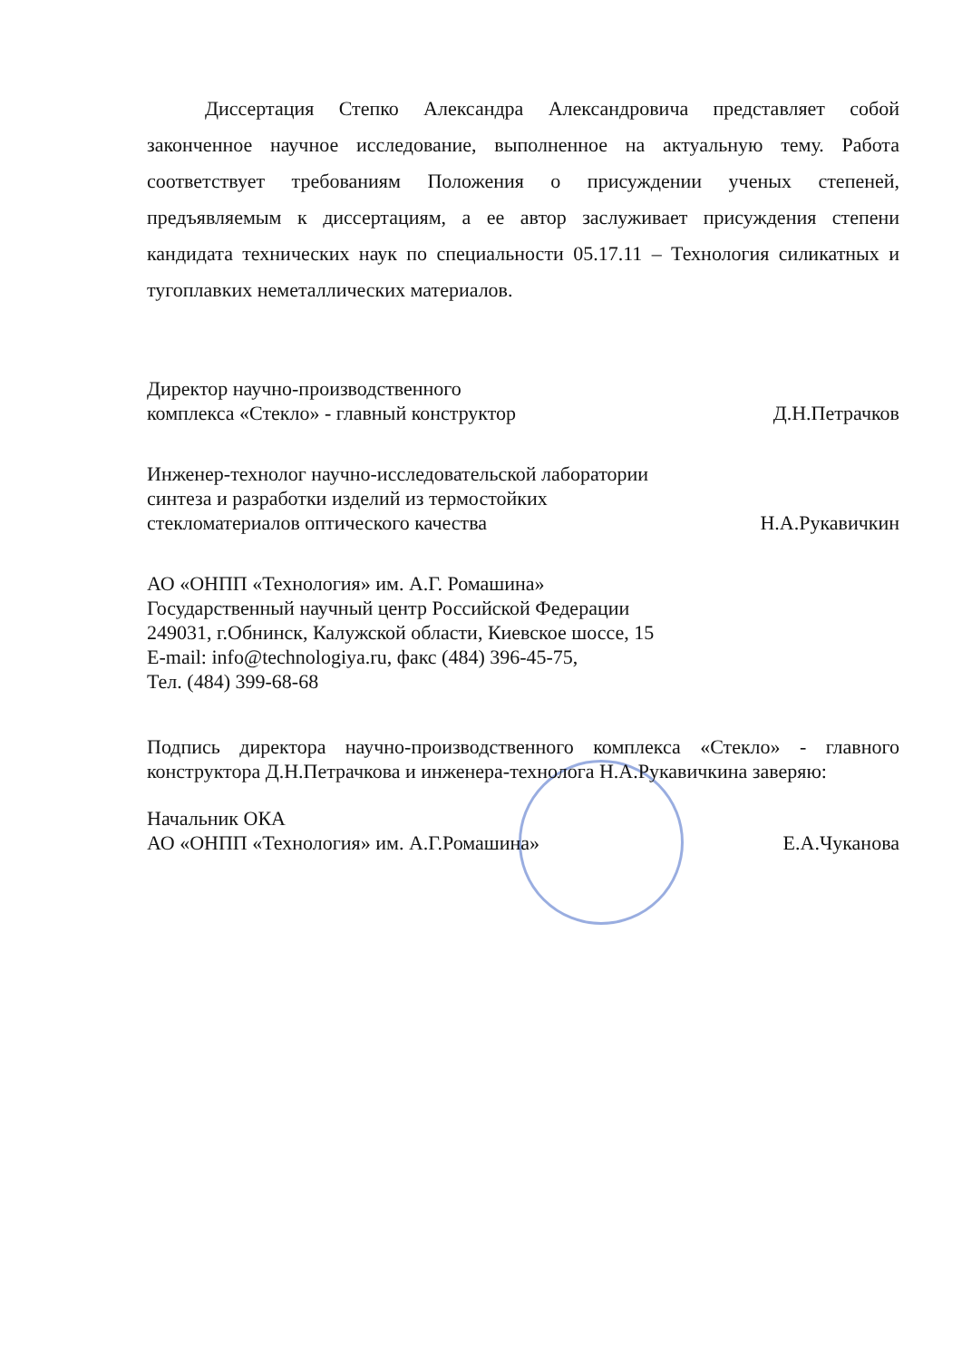Диссертация Степко Александра Александровича представляет собой законченное научное исследование, выполненное на актуальную тему. Работа соответствует требованиям Положения о присуждении ученых степеней, предъявляемым к диссертациям, а ее автор заслуживает присуждения степени кандидата технических наук по специальности 05.17.11 – Технология силикатных и тугоплавких неметаллических материалов.
Директор научно-производственного
комплекса «Стекло» - главный конструктор
Д.Н.Петрачков
Инженер-технолог научно-исследовательской лаборатории
синтеза и разработки изделий из термостойких
стекломатериалов оптического качества
Н.А.Рукавичкин
АО «ОНПП «Технология» им. А.Г. Ромашина»
Государственный научный центр Российской Федерации
249031, г.Обнинск, Калужской области, Киевское шоссе, 15
E-mail: info@technologiya.ru, факс (484) 396-45-75,
Тел. (484) 399-68-68
Подпись директора научно-производственного комплекса «Стекло» - главного конструктора Д.Н.Петрачкова и инженера-технолога Н.А.Рукавичкина заверяю:
Начальник ОКА
АО «ОНПП «Технология» им. А.Г.Ромашина»
Е.А.Чуканова